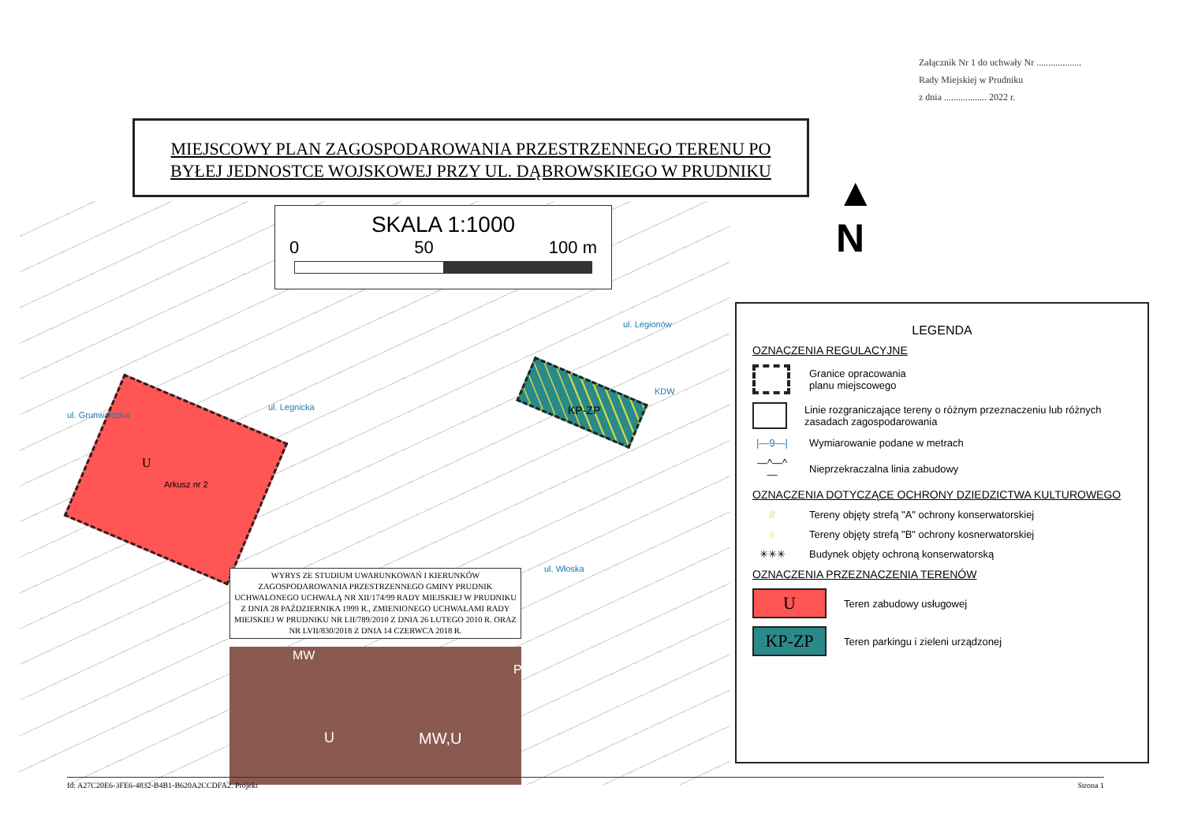Załącznik Nr 1 do uchwały Nr ...................
Rady Miejskiej w Prudniku
z dnia .................. 2022 r.
MIEJSCOWY PLAN ZAGOSPODAROWANIA PRZESTRZENNEGO TERENU PO
BYŁEJ JEDNOSTCE WOJSKOWEJ PRZY UL. DĄBROWSKIEGO W PRUDNIKU
U
Arkusz nr 2
KP-ZP
ul. Grunwaldzka
ul. Legnicka
ul. Legionów
ul. Włoska
KDW
SKALA 1:1000
0 50 100 m
▲
N
WYRYS ZE STUDIUM UWARUNKOWAŃ I KIERUNKÓW ZAGOSPODAROWANIA PRZESTRZENNEGO GMINY PRUDNIK UCHWALONEGO UCHWAŁĄ NR XII/174/99 RADY MIEJSKIEJ W PRUDNIKU Z DNIA 28 PAŹDZIERNIKA 1999 R., ZMIENIONEGO UCHWAŁAMI RADY MIEJSKIEJ W PRUDNIKU NR LII/789/2010 Z DNIA 26 LUTEGO 2010 R. ORAZ NR LVII/830/2018 Z DNIA 14 CZERWCA 2018 R.
MW
U MW,U
P
LEGENDA
OZNACZENIA REGULACYJNE
Granice opracowania
planu miejscowego
Linie rozgraniczające tereny o różnym przeznaczeniu lub różnych zasadach zagospodarowania
|—9—| Wymiarowanie podane w metrach
—^—^—
Nieprzekraczalna linia zabudowy
OZNACZENIA DOTYCZĄCE OCHRONY DZIEDZICTWA KULTUROWEGO
//
Tereny objęty strefą "A" ochrony konserwatorskiej
#
Tereny objęty strefą "B" ochrony kosnerwatorskiej
✳✳✳
Budynek objęty ochroną konserwatorską
OZNACZENIA PRZEZNACZENIA TERENÓW
U
Teren zabudowy usługowej
KP-ZP
Teren parkingu i zieleni urządzonej
Id: A27C20E6-3FE6-4832-B4B1-B620A2CCDFA2. Projekt Strona 1